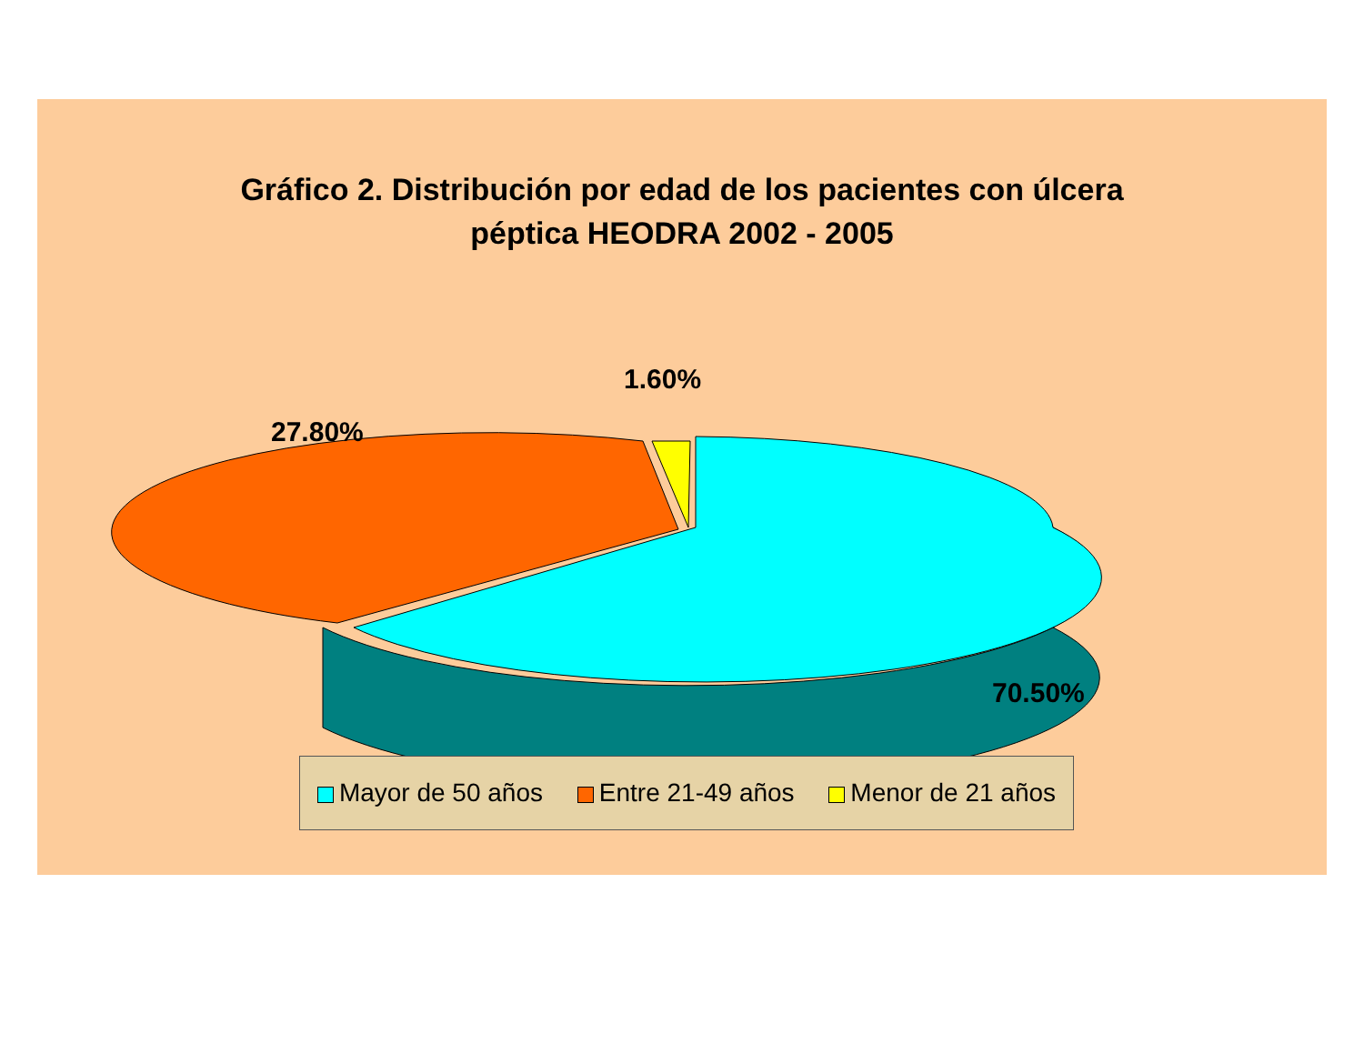Gráfico 2. Distribución por edad de los pacientes con úlcera
péptica HEODRA 2002 - 2005
1.60%
27.80%
70.50%
Mayor de 50 años Entre 21-49 años Menor de 21 años